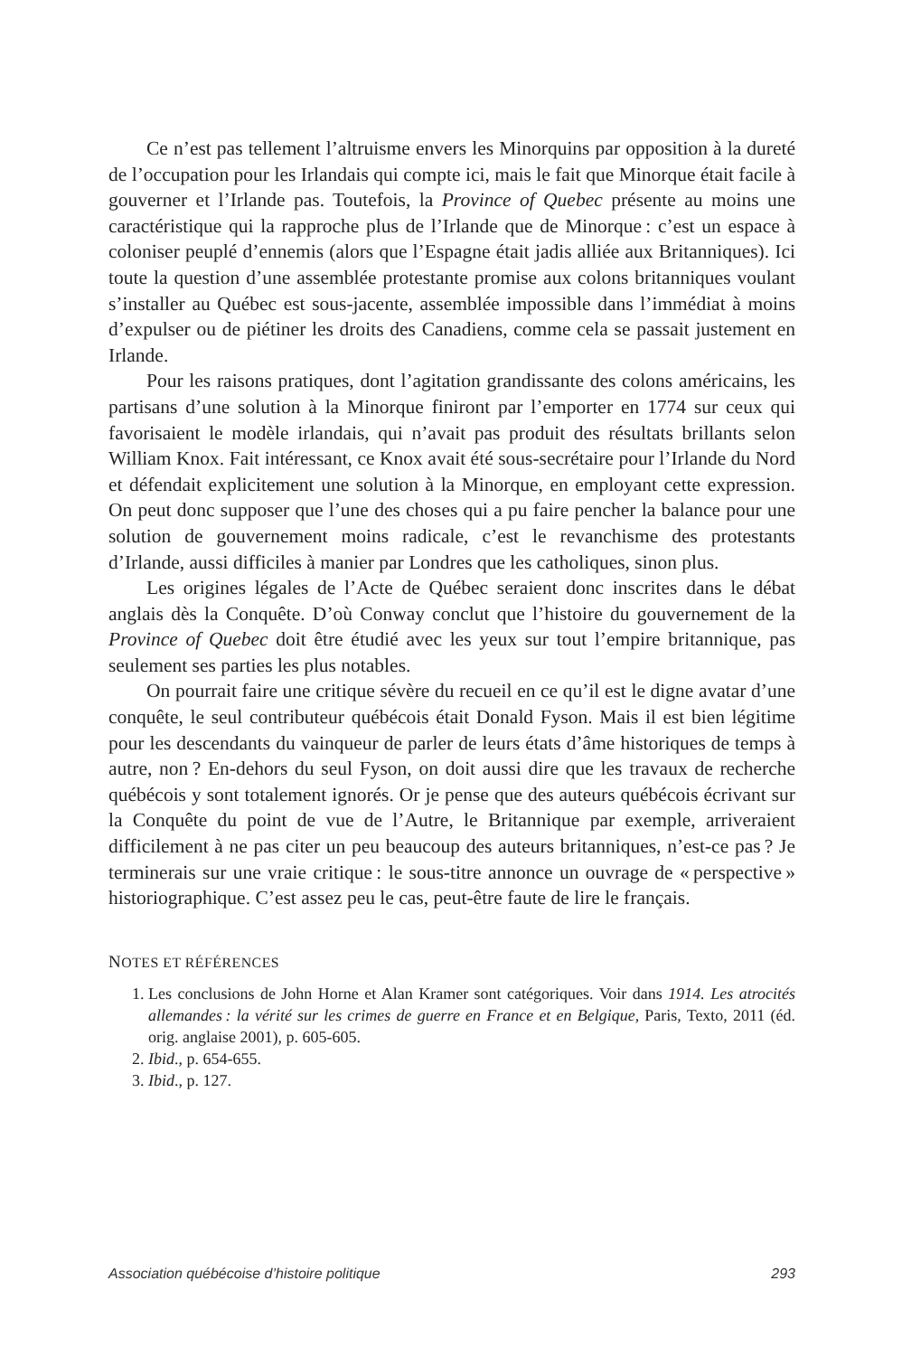Ce n’est pas tellement l’altruisme envers les Minorquins par opposition à la dureté de l’occupation pour les Irlandais qui compte ici, mais le fait que Minorque était facile à gouverner et l’Irlande pas. Toutefois, la Province of Quebec présente au moins une caractéristique qui la rapproche plus de l’Irlande que de Minorque : c’est un espace à coloniser peuplé d’ennemis (alors que l’Espagne était jadis alliée aux Britanniques). Ici toute la question d’une assemblée protestante promise aux colons britanniques voulant s’installer au Québec est sous-jacente, assemblée impossible dans l’immédiat à moins d’expulser ou de piétiner les droits des Canadiens, comme cela se passait justement en Irlande.
Pour les raisons pratiques, dont l’agitation grandissante des colons américains, les partisans d’une solution à la Minorque finiront par l’emporter en 1774 sur ceux qui favorisaient le modèle irlandais, qui n’avait pas produit des résultats brillants selon William Knox. Fait intéressant, ce Knox avait été sous-secrétaire pour l’Irlande du Nord et défendait explicitement une solution à la Minorque, en employant cette expression. On peut donc supposer que l’une des choses qui a pu faire pencher la balance pour une solution de gouvernement moins radicale, c’est le revanchisme des protestants d’Irlande, aussi difficiles à manier par Londres que les catholiques, sinon plus.
Les origines légales de l’Acte de Québec seraient donc inscrites dans le débat anglais dès la Conquête. D’où Conway conclut que l’histoire du gouvernement de la Province of Quebec doit être étudié avec les yeux sur tout l’empire britannique, pas seulement ses parties les plus notables.
On pourrait faire une critique sévère du recueil en ce qu’il est le digne avatar d’une conquête, le seul contributeur québécois était Donald Fyson. Mais il est bien légitime pour les descendants du vainqueur de parler de leurs états d’âme historiques de temps à autre, non ? En-dehors du seul Fyson, on doit aussi dire que les travaux de recherche québécois y sont totalement ignorés. Or je pense que des auteurs québécois écrivant sur la Conquête du point de vue de l’Autre, le Britannique par exemple, arriveraient difficilement à ne pas citer un peu beaucoup des auteurs britanniques, n’est-ce pas ? Je terminerais sur une vraie critique : le sous-titre annonce un ouvrage de « perspective » historiographique. C’est assez peu le cas, peut-être faute de lire le français.
NOTES ET RÉFÉRENCES
1. Les conclusions de John Horne et Alan Kramer sont catégoriques. Voir dans 1914. Les atrocités allemandes : la vérité sur les crimes de guerre en France et en Belgique, Paris, Texto, 2011 (éd. orig. anglaise 2001), p. 605-605.
2. Ibid., p. 654-655.
3. Ibid., p. 127.
Association québécoise d’histoire politique 293